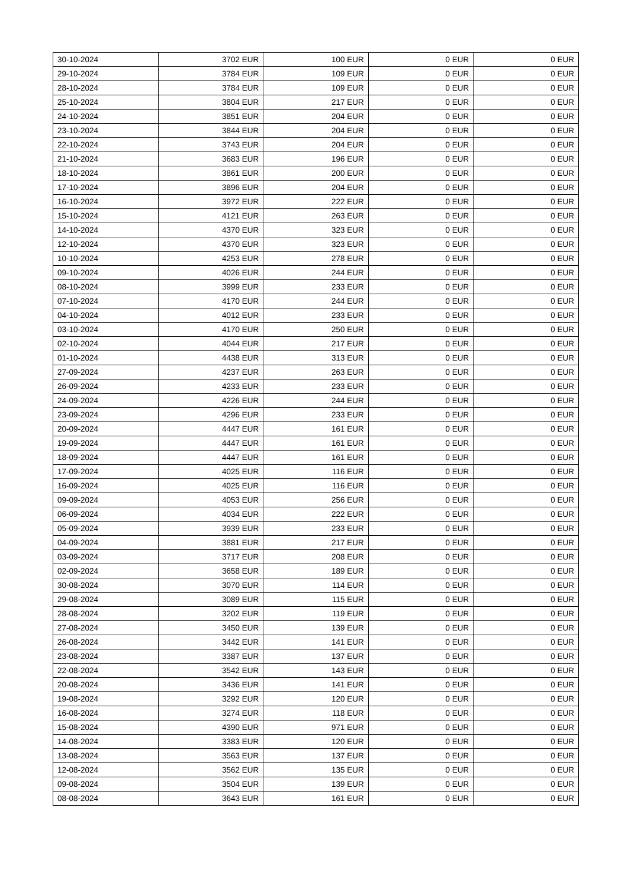| 30-10-2024 | 3702 EUR | 100 EUR | 0 EUR | 0 EUR |
| 29-10-2024 | 3784 EUR | 109 EUR | 0 EUR | 0 EUR |
| 28-10-2024 | 3784 EUR | 109 EUR | 0 EUR | 0 EUR |
| 25-10-2024 | 3804 EUR | 217 EUR | 0 EUR | 0 EUR |
| 24-10-2024 | 3851 EUR | 204 EUR | 0 EUR | 0 EUR |
| 23-10-2024 | 3844 EUR | 204 EUR | 0 EUR | 0 EUR |
| 22-10-2024 | 3743 EUR | 204 EUR | 0 EUR | 0 EUR |
| 21-10-2024 | 3683 EUR | 196 EUR | 0 EUR | 0 EUR |
| 18-10-2024 | 3861 EUR | 200 EUR | 0 EUR | 0 EUR |
| 17-10-2024 | 3896 EUR | 204 EUR | 0 EUR | 0 EUR |
| 16-10-2024 | 3972 EUR | 222 EUR | 0 EUR | 0 EUR |
| 15-10-2024 | 4121 EUR | 263 EUR | 0 EUR | 0 EUR |
| 14-10-2024 | 4370 EUR | 323 EUR | 0 EUR | 0 EUR |
| 12-10-2024 | 4370 EUR | 323 EUR | 0 EUR | 0 EUR |
| 10-10-2024 | 4253 EUR | 278 EUR | 0 EUR | 0 EUR |
| 09-10-2024 | 4026 EUR | 244 EUR | 0 EUR | 0 EUR |
| 08-10-2024 | 3999 EUR | 233 EUR | 0 EUR | 0 EUR |
| 07-10-2024 | 4170 EUR | 244 EUR | 0 EUR | 0 EUR |
| 04-10-2024 | 4012 EUR | 233 EUR | 0 EUR | 0 EUR |
| 03-10-2024 | 4170 EUR | 250 EUR | 0 EUR | 0 EUR |
| 02-10-2024 | 4044 EUR | 217 EUR | 0 EUR | 0 EUR |
| 01-10-2024 | 4438 EUR | 313 EUR | 0 EUR | 0 EUR |
| 27-09-2024 | 4237 EUR | 263 EUR | 0 EUR | 0 EUR |
| 26-09-2024 | 4233 EUR | 233 EUR | 0 EUR | 0 EUR |
| 24-09-2024 | 4226 EUR | 244 EUR | 0 EUR | 0 EUR |
| 23-09-2024 | 4296 EUR | 233 EUR | 0 EUR | 0 EUR |
| 20-09-2024 | 4447 EUR | 161 EUR | 0 EUR | 0 EUR |
| 19-09-2024 | 4447 EUR | 161 EUR | 0 EUR | 0 EUR |
| 18-09-2024 | 4447 EUR | 161 EUR | 0 EUR | 0 EUR |
| 17-09-2024 | 4025 EUR | 116 EUR | 0 EUR | 0 EUR |
| 16-09-2024 | 4025 EUR | 116 EUR | 0 EUR | 0 EUR |
| 09-09-2024 | 4053 EUR | 256 EUR | 0 EUR | 0 EUR |
| 06-09-2024 | 4034 EUR | 222 EUR | 0 EUR | 0 EUR |
| 05-09-2024 | 3939 EUR | 233 EUR | 0 EUR | 0 EUR |
| 04-09-2024 | 3881 EUR | 217 EUR | 0 EUR | 0 EUR |
| 03-09-2024 | 3717 EUR | 208 EUR | 0 EUR | 0 EUR |
| 02-09-2024 | 3658 EUR | 189 EUR | 0 EUR | 0 EUR |
| 30-08-2024 | 3070 EUR | 114 EUR | 0 EUR | 0 EUR |
| 29-08-2024 | 3089 EUR | 115 EUR | 0 EUR | 0 EUR |
| 28-08-2024 | 3202 EUR | 119 EUR | 0 EUR | 0 EUR |
| 27-08-2024 | 3450 EUR | 139 EUR | 0 EUR | 0 EUR |
| 26-08-2024 | 3442 EUR | 141 EUR | 0 EUR | 0 EUR |
| 23-08-2024 | 3387 EUR | 137 EUR | 0 EUR | 0 EUR |
| 22-08-2024 | 3542 EUR | 143 EUR | 0 EUR | 0 EUR |
| 20-08-2024 | 3436 EUR | 141 EUR | 0 EUR | 0 EUR |
| 19-08-2024 | 3292 EUR | 120 EUR | 0 EUR | 0 EUR |
| 16-08-2024 | 3274 EUR | 118 EUR | 0 EUR | 0 EUR |
| 15-08-2024 | 4390 EUR | 971 EUR | 0 EUR | 0 EUR |
| 14-08-2024 | 3383 EUR | 120 EUR | 0 EUR | 0 EUR |
| 13-08-2024 | 3563 EUR | 137 EUR | 0 EUR | 0 EUR |
| 12-08-2024 | 3562 EUR | 135 EUR | 0 EUR | 0 EUR |
| 09-08-2024 | 3504 EUR | 139 EUR | 0 EUR | 0 EUR |
| 08-08-2024 | 3643 EUR | 161 EUR | 0 EUR | 0 EUR |